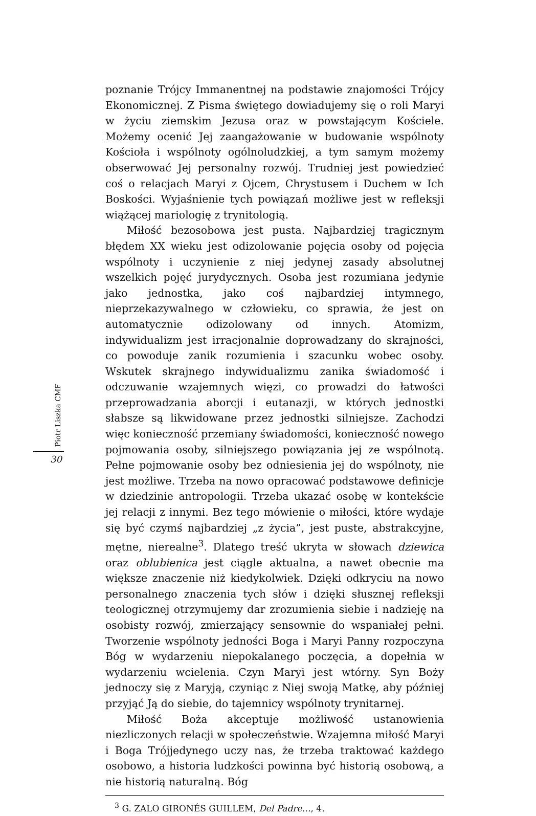Piotr Liszka CMF
30
poznanie Trójcy Immanentnej na podstawie znajomości Trójcy Ekonomicznej. Z Pisma świętego dowiadujemy się o roli Maryi w życiu ziemskim Jezusa oraz w powstającym Kościele. Możemy ocenić Jej zaangażowanie w budowanie wspólnoty Kościoła i wspólnoty ogólnoludzkiej, a tym samym możemy obserwować Jej personalny rozwój. Trudniej jest powiedzieć coś o relacjach Maryi z Ojcem, Chrystusem i Duchem w Ich Boskości. Wyjaśnienie tych powiązań możliwe jest w refleksji wiążącej mariologię z trynitologią.
Miłość bezosobowa jest pusta. Najbardziej tragicznym błędem XX wieku jest odizolowanie pojęcia osoby od pojęcia wspólnoty i uczynienie z niej jedynej zasady absolutnej wszelkich pojęć jurydycznych. Osoba jest rozumiana jedynie jako jednostka, jako coś najbardziej intymnego, nieprzekazywalnego w człowieku, co sprawia, że jest on automatycznie odizolowany od innych. Atomizm, indywidualizm jest irracjonalnie doprowadzany do skrajności, co powoduje zanik rozumienia i szacunku wobec osoby. Wskutek skrajnego indywidualizmu zanika świadomość i odczuwanie wzajemnych więzi, co prowadzi do łatwości przeprowadzania aborcji i eutanazji, w których jednostki słabsze są likwidowane przez jednostki silniejsze. Zachodzi więc konieczność przemiany świadomości, konieczność nowego pojmowania osoby, silniejszego powiązania jej ze wspólnotą. Pełne pojmowanie osoby bez odniesienia jej do wspólnoty, nie jest możliwe. Trzeba na nowo opracować podstawowe definicje w dziedzinie antropologii. Trzeba ukazać osobę w kontekście jej relacji z innymi. Bez tego mówienie o miłości, które wydaje się być czymś najbardziej „z życia”, jest puste, abstrakcyjne, mętne, nierealne<sup>3</sup>. Dlatego treść ukryta w słowach dziewica oraz oblubienica jest ciągle aktualna, a nawet obecnie ma większe znaczenie niż kiedykolwiek. Dzięki odkryciu na nowo personalnego znaczenia tych słów i dzięki słusznej refleksji teologicznej otrzymujemy dar zrozumienia siebie i nadzieję na osobisty rozwój, zmierzający sensownie do wspaniałej pełni. Tworzenie wspólnoty jedności Boga i Maryi Panny rozpoczyna Bóg w wydarzeniu niepokalanego poczęcia, a dopełnia w wydarzeniu wcielenia. Czyn Maryi jest wtórny. Syn Boży jednoczy się z Maryją, czyniąc z Niej swoją Matkę, aby później przyjąć Ją do siebie, do tajemnicy wspólnoty trynitarnej.
Miłość Boża akceptuje możliwość ustanowienia niezliczonych relacji w społeczeństwie. Wzajemna miłość Maryi i Boga Trójjedynego uczy nas, że trzeba traktować każdego osobowo, a historia ludzkości powinna być historią osobową, a nie historią naturalną. Bóg
<sup>3</sup> G. ZALO GIRONÉS GUILLEM, Del Padre…, 4.